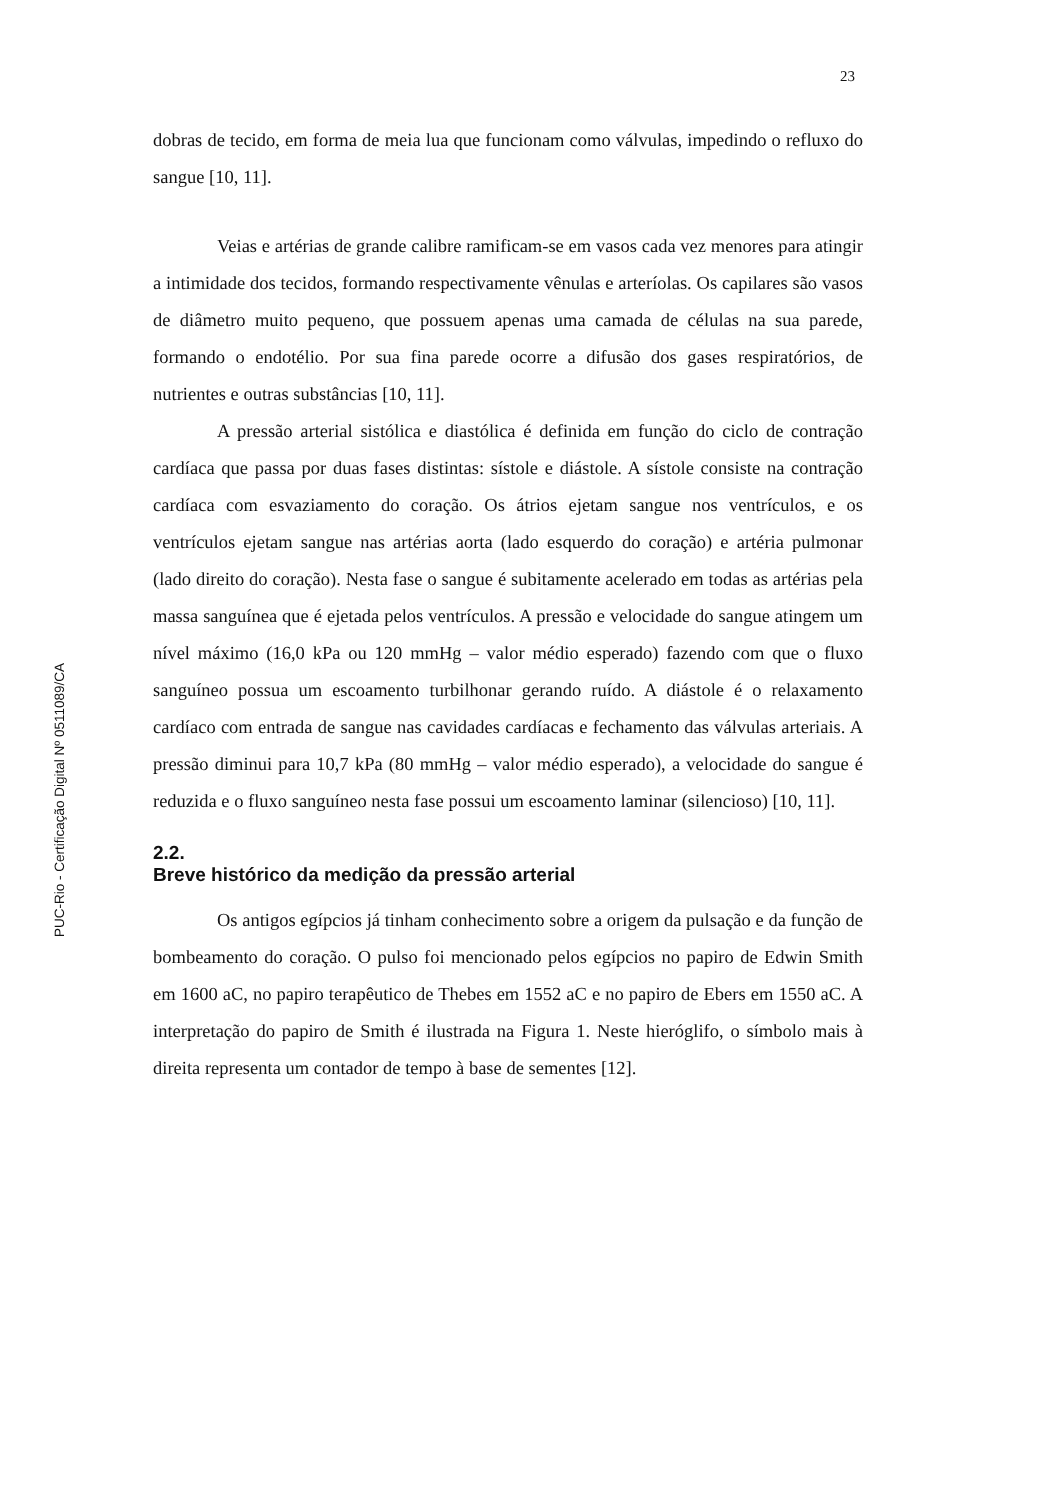23
PUC-Rio - Certificação Digital Nº 0511089/CA
dobras de tecido, em forma de meia lua que funcionam como válvulas, impedindo o refluxo do sangue [10, 11].
Veias e artérias de grande calibre ramificam-se em vasos cada vez menores para atingir a intimidade dos tecidos, formando respectivamente vênulas e arteríolas. Os capilares são vasos de diâmetro muito pequeno, que possuem apenas uma camada de células na sua parede, formando o endotélio. Por sua fina parede ocorre a difusão dos gases respiratórios, de nutrientes e outras substâncias [10, 11].
A pressão arterial sistólica e diastólica é definida em função do ciclo de contração cardíaca que passa por duas fases distintas: sístole e diástole. A sístole consiste na contração cardíaca com esvaziamento do coração. Os átrios ejetam sangue nos ventrículos, e os ventrículos ejetam sangue nas artérias aorta (lado esquerdo do coração) e artéria pulmonar (lado direito do coração). Nesta fase o sangue é subitamente acelerado em todas as artérias pela massa sanguínea que é ejetada pelos ventrículos. A pressão e velocidade do sangue atingem um nível máximo (16,0 kPa ou 120 mmHg – valor médio esperado) fazendo com que o fluxo sanguíneo possua um escoamento turbilhonar gerando ruído. A diástole é o relaxamento cardíaco com entrada de sangue nas cavidades cardíacas e fechamento das válvulas arteriais. A pressão diminui para 10,7 kPa (80 mmHg – valor médio esperado), a velocidade do sangue é reduzida e o fluxo sanguíneo nesta fase possui um escoamento laminar (silencioso) [10, 11].
2.2.
Breve histórico da medição da pressão arterial
Os antigos egípcios já tinham conhecimento sobre a origem da pulsação e da função de bombeamento do coração. O pulso foi mencionado pelos egípcios no papiro de Edwin Smith em 1600 aC, no papiro terapêutico de Thebes em 1552 aC e no papiro de Ebers em 1550 aC. A interpretação do papiro de Smith é ilustrada na Figura 1. Neste hieróglifo, o símbolo mais à direita representa um contador de tempo à base de sementes [12].